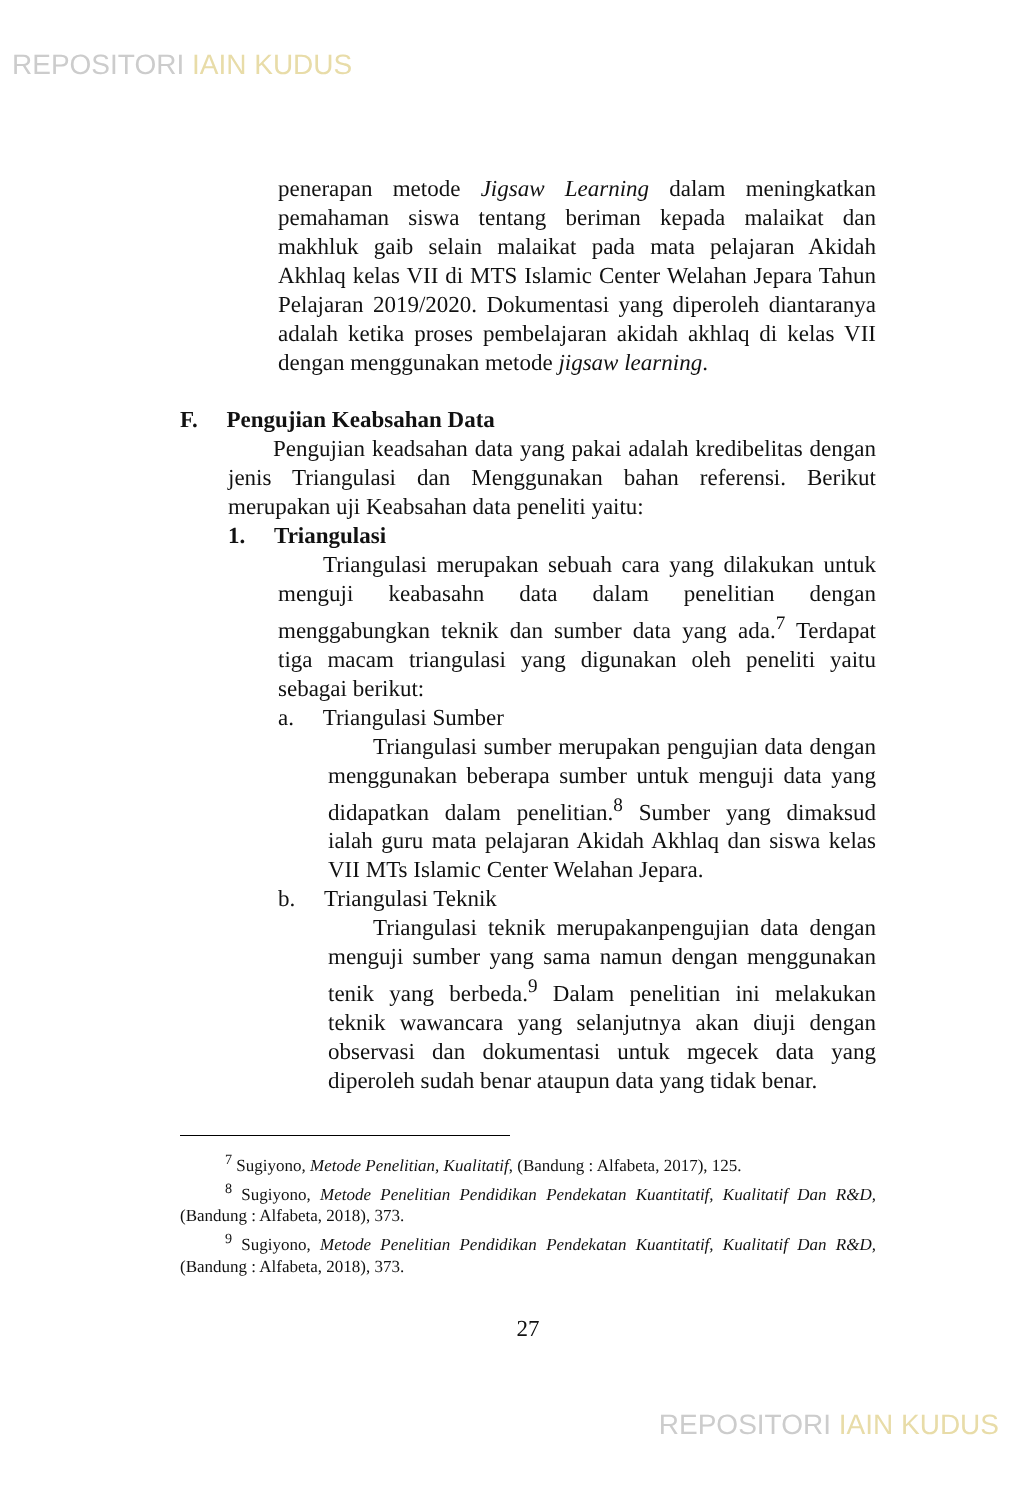REPOSITORI IAIN KUDUS
penerapan metode Jigsaw Learning dalam meningkatkan pemahaman siswa tentang beriman kepada malaikat dan makhluk gaib selain malaikat pada mata pelajaran Akidah Akhlaq kelas VII di MTS Islamic Center Welahan Jepara Tahun Pelajaran 2019/2020. Dokumentasi yang diperoleh diantaranya adalah ketika proses pembelajaran akidah akhlaq di kelas VII dengan menggunakan metode jigsaw learning.
F. Pengujian Keabsahan Data
Pengujian keadsahan data yang pakai adalah kredibelitas dengan jenis Triangulasi dan Menggunakan bahan referensi. Berikut merupakan uji Keabsahan data peneliti yaitu:
1. Triangulasi
Triangulasi merupakan sebuah cara yang dilakukan untuk menguji keabasahn data dalam penelitian dengan menggabungkan teknik dan sumber data yang ada.<sup>7</sup> Terdapat tiga macam triangulasi yang digunakan oleh peneliti yaitu sebagai berikut:
a. Triangulasi Sumber
Triangulasi sumber merupakan pengujian data dengan menggunakan beberapa sumber untuk menguji data yang didapatkan dalam penelitian.<sup>8</sup> Sumber yang dimaksud ialah guru mata pelajaran Akidah Akhlaq dan siswa kelas VII MTs Islamic Center Welahan Jepara.
b. Triangulasi Teknik
Triangulasi teknik merupakanpengujian data dengan menguji sumber yang sama namun dengan menggunakan tenik yang berbeda.<sup>9</sup> Dalam penelitian ini melakukan teknik wawancara yang selanjutnya akan diuji dengan observasi dan dokumentasi untuk mgecek data yang diperoleh sudah benar ataupun data yang tidak benar.
<sup>7</sup> Sugiyono, Metode Penelitian, Kualitatif, (Bandung : Alfabeta, 2017), 125.
<sup>8</sup> Sugiyono, Metode Penelitian Pendidikan Pendekatan Kuantitatif, Kualitatif Dan R&D, (Bandung : Alfabeta, 2018), 373.
<sup>9</sup> Sugiyono, Metode Penelitian Pendidikan Pendekatan Kuantitatif, Kualitatif Dan R&D, (Bandung : Alfabeta, 2018), 373.
27
REPOSITORI IAIN KUDUS